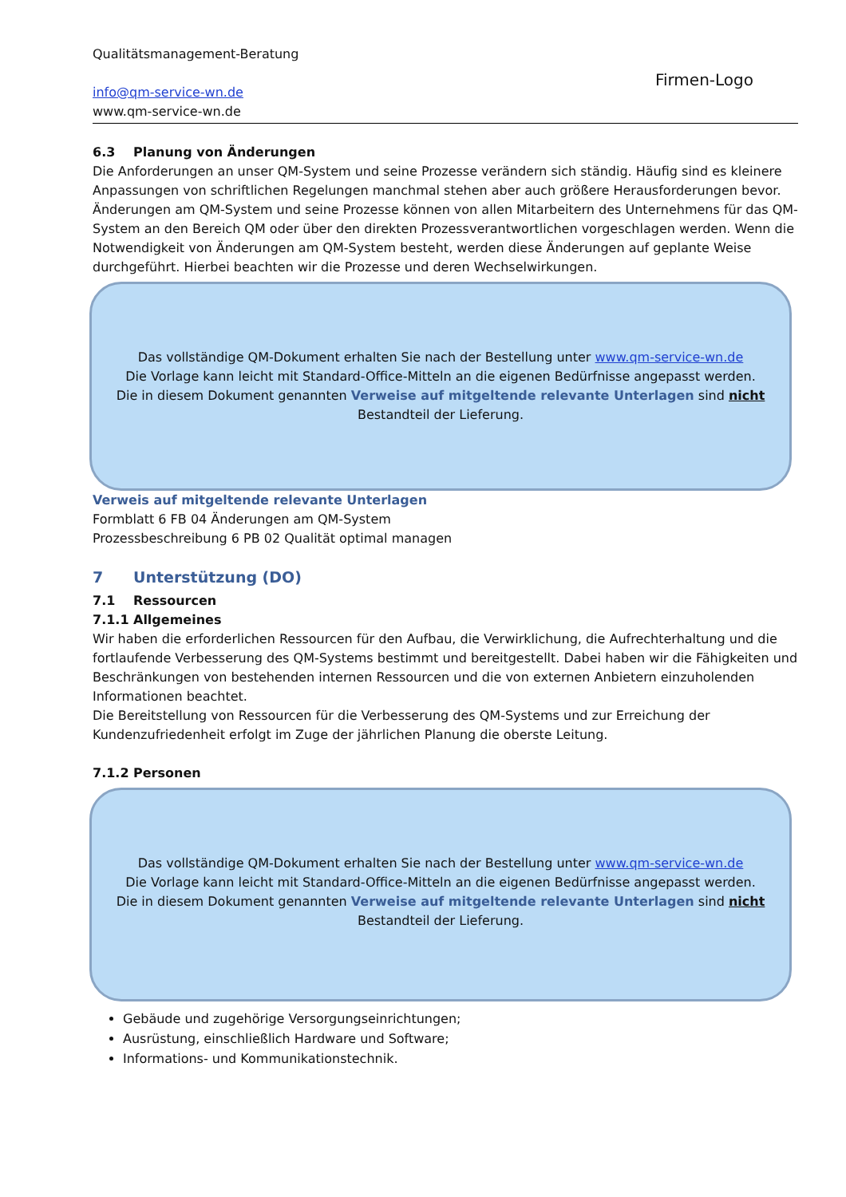Qualitätsmanagement-Beratung
info@qm-service-wn.de
www.qm-service-wn.de
Firmen-Logo
6.3 Planung von Änderungen
Die Anforderungen an unser QM-System und seine Prozesse verändern sich ständig. Häufig sind es kleinere Anpassungen von schriftlichen Regelungen manchmal stehen aber auch größere Herausforderungen bevor. Änderungen am QM-System und seine Prozesse können von allen Mitarbeitern des Unternehmens für das QM-System an den Bereich QM oder über den direkten Prozessverantwortlichen vorgeschlagen werden. Wenn die Notwendigkeit von Änderungen am QM-System besteht, werden diese Änderungen auf geplante Weise durchgeführt. Hierbei beachten wir die Prozesse und deren Wechselwirkungen.
Das vollständige QM-Dokument erhalten Sie nach der Bestellung unter www.qm-service-wn.de
Die Vorlage kann leicht mit Standard-Office-Mitteln an die eigenen Bedürfnisse angepasst werden.
Die in diesem Dokument genannten Verweise auf mitgeltende relevante Unterlagen sind nicht
Bestandteil der Lieferung.
Verweis auf mitgeltende relevante Unterlagen
Formblatt 6 FB 04 Änderungen am QM-System
Prozessbeschreibung 6 PB 02 Qualität optimal managen
7 Unterstützung (DO)
7.1 Ressourcen
7.1.1 Allgemeines
Wir haben die erforderlichen Ressourcen für den Aufbau, die Verwirklichung, die Aufrechterhaltung und die fortlaufende Verbesserung des QM-Systems bestimmt und bereitgestellt. Dabei haben wir die Fähigkeiten und Beschränkungen von bestehenden internen Ressourcen und die von externen Anbietern einzuholenden Informationen beachtet.
Die Bereitstellung von Ressourcen für die Verbesserung des QM-Systems und zur Erreichung der Kundenzufriedenheit erfolgt im Zuge der jährlichen Planung die oberste Leitung.
7.1.2 Personen
Das vollständige QM-Dokument erhalten Sie nach der Bestellung unter www.qm-service-wn.de
Die Vorlage kann leicht mit Standard-Office-Mitteln an die eigenen Bedürfnisse angepasst werden.
Die in diesem Dokument genannten Verweise auf mitgeltende relevante Unterlagen sind nicht
Bestandteil der Lieferung.
Gebäude und zugehörige Versorgungseinrichtungen;
Ausrüstung, einschließlich Hardware und Software;
Informations- und Kommunikationstechnik.